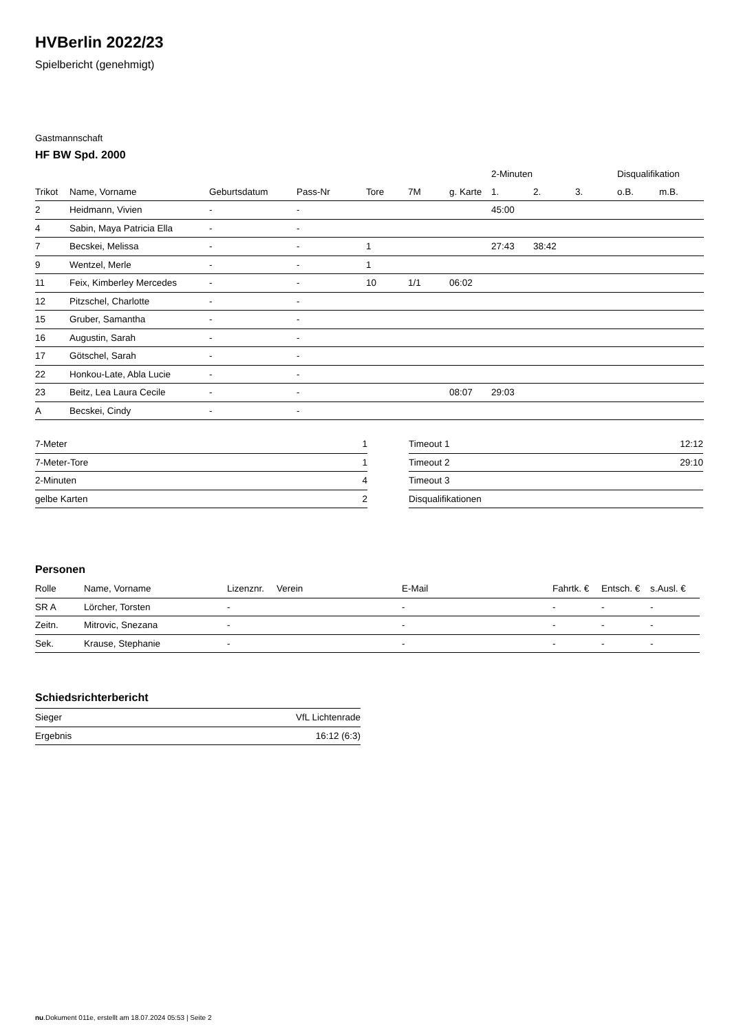HVBerlin 2022/23
Spielbericht (genehmigt)
Gastmannschaft
HF BW Spd. 2000
| | | | | | | | 2-Minuten | | | Disqualifikation | |
| --- | --- | --- | --- | --- | --- | --- | --- | --- | --- | --- | --- |
| Trikot | Name, Vorname | Geburtsdatum | Pass-Nr | Tore | 7M | g. Karte | 1. | 2. | 3. | o.B. | m.B. |
| 2 | Heidmann, Vivien | - | - | | | | 45:00 | | | | |
| 4 | Sabin, Maya Patricia Ella | - | - | | | | | | | | |
| 7 | Becskei, Melissa | - | - | 1 | | | 27:43 | 38:42 | | | |
| 9 | Wentzel, Merle | - | - | 1 | | | | | | | |
| 11 | Feix, Kimberley Mercedes | - | - | 10 | 1/1 | 06:02 | | | | | |
| 12 | Pitzschel, Charlotte | - | - | | | | | | | | |
| 15 | Gruber, Samantha | - | - | | | | | | | | |
| 16 | Augustin, Sarah | - | - | | | | | | | | |
| 17 | Götschel, Sarah | - | - | | | | | | | | |
| 22 | Honkou-Late, Abla Lucie | - | - | | | | | | | | |
| 23 | Beitz, Lea Laura Cecile | - | - | | | 08:07 | 29:03 | | | | |
| A | Becskei, Cindy | - | - | | | | | | | | |
| 7-Meter | 1 |
| 7-Meter-Tore | 1 |
| 2-Minuten | 4 |
| gelbe Karten | 2 |
| Timeout 1 | 12:12 |
| Timeout 2 | 29:10 |
| Timeout 3 | |
| Disqualifikationen | |
Personen
| Rolle | Name, Vorname | Lizenznr. | Verein | E-Mail | Fahrtk. € | Entsch. € | s.Ausl. € |
| --- | --- | --- | --- | --- | --- | --- | --- |
| SR A | Lörcher, Torsten | - | | - | - | - | - |
| Zeitn. | Mitrovic, Snezana | - | | - | - | - | - |
| Sek. | Krause, Stephanie | - | | - | - | - | - |
Schiedsrichterbericht
| Sieger | VfL Lichtenrade |
| Ergebnis | 16:12 (6:3) |
nu.Dokument 011e, erstellt am 18.07.2024 05:53 | Seite 2